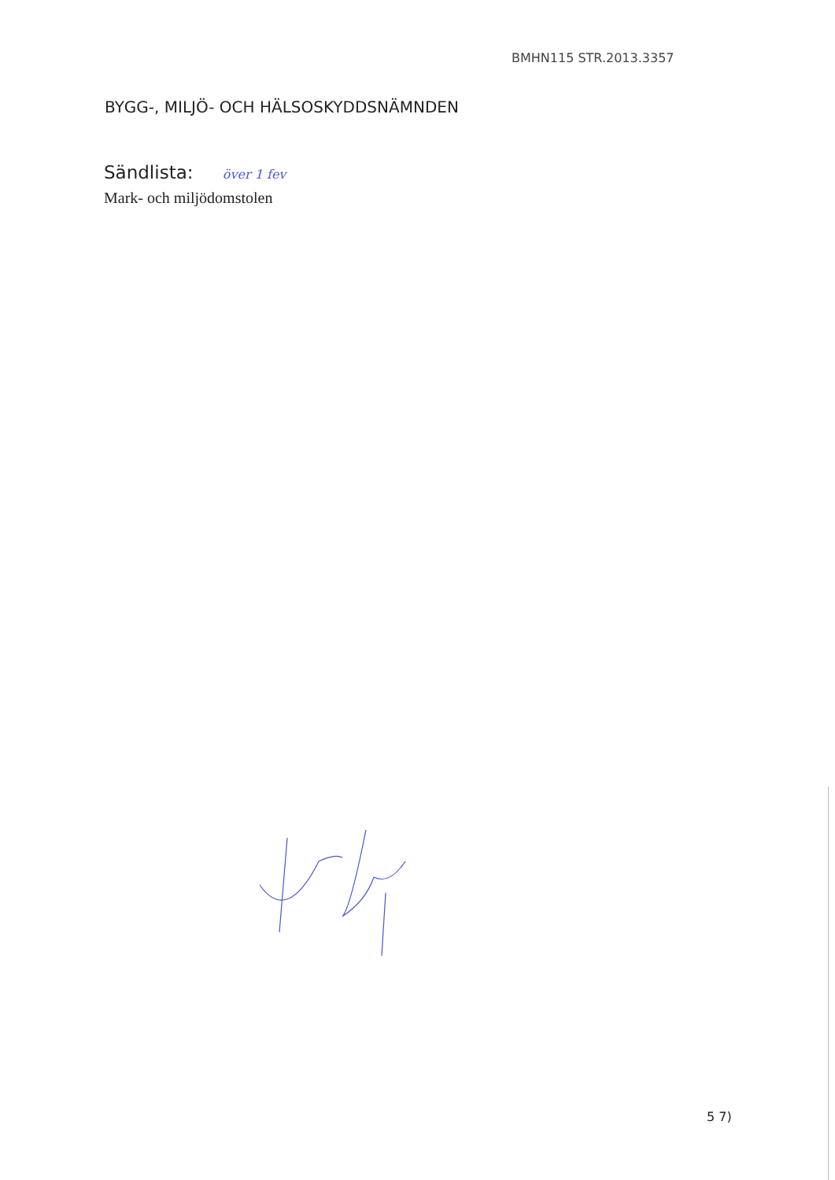BMHN115 STR.2013.3357
BYGG-, MILJÖ- OCH HÄLSOSKYDDSNÄMNDEN
Sändlista: över 1 fev
Mark- och miljödomstolen
5 7)